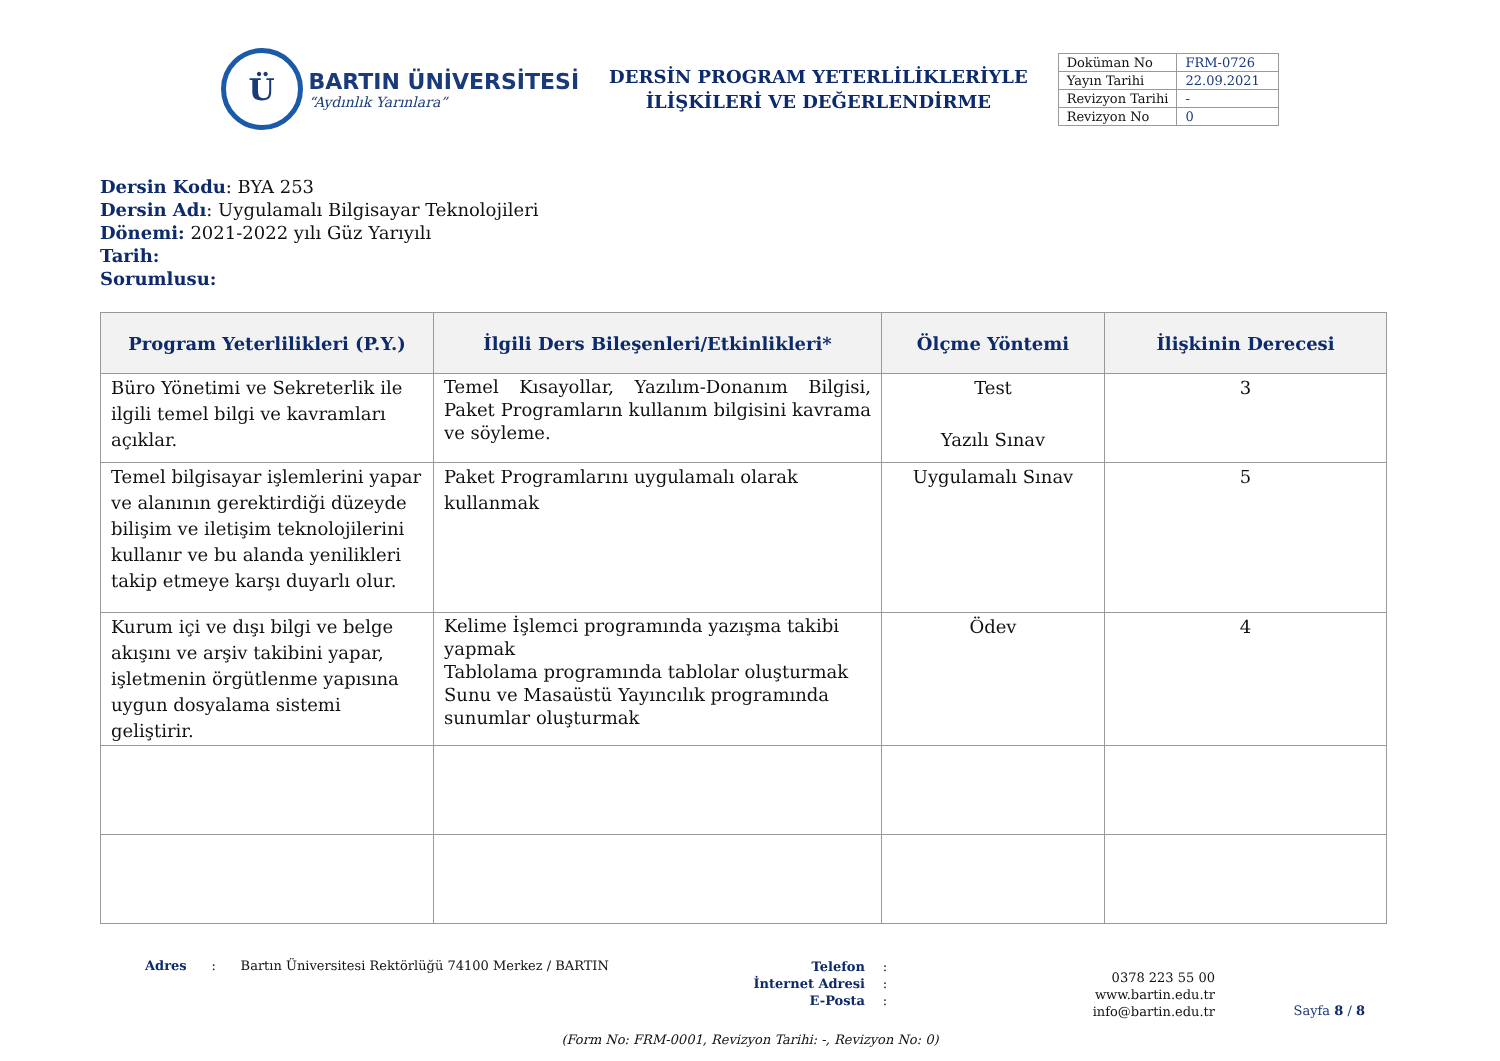Ü
BARTIN ÜNİVERSİTESİ
“Aydınlık Yarınlara”
DERSİN PROGRAM YETERLİLİKLERİYLE
İLİŞKİLERİ VE DEĞERLENDİRME
| Doküman No | FRM-0726 |
| Yayın Tarihi | 22.09.2021 |
| Revizyon Tarihi | - |
| Revizyon No | 0 |
Dersin Kodu: BYA 253
Dersin Adı: Uygulamalı Bilgisayar Teknolojileri
Dönemi: 2021-2022 yılı Güz Yarıyılı
Tarih:
Sorumlusu:
| Program Yeterlilikleri (P.Y.) | İlgili Ders Bileşenleri/Etkinlikleri* | Ölçme Yöntemi | İlişkinin Derecesi |
| --- | --- | --- | --- |
| Büro Yönetimi ve Sekreterlik ile ilgili temel bilgi ve kavramları açıklar. | Temel Kısayollar, Yazılım-Donanım Bilgisi, Paket Programların kullanım bilgisini kavrama ve söyleme. | Test Yazılı Sınav | 3 |
| Temel bilgisayar işlemlerini yapar ve alanının gerektirdiği düzeyde bilişim ve iletişim teknolojilerini kullanır ve bu alanda yenilikleri takip etmeye karşı duyarlı olur. | Paket Programlarını uygulamalı olarak kullanmak | Uygulamalı Sınav | 5 |
| Kurum içi ve dışı bilgi ve belge akışını ve arşiv takibini yapar, işletmenin örgütlenme yapısına uygun dosyalama sistemi geliştirir. | Kelime İşlemci programında yazışma takibi yapmak Tablolama programında tablolar oluşturmak Sunu ve Masaüstü Yayıncılık programında sunumlar oluşturmak | Ödev | 4 |
Adres : Bartın Üniversitesi Rektörlüğü 74100 Merkez / BARTIN
Telefon
İnternet Adresi
E-Posta
:
:
:
0378 223 55 00
www.bartin.edu.tr
info@bartin.edu.tr
Sayfa 8 / 8
(Form No: FRM-0001, Revizyon Tarihi: -, Revizyon No: 0)